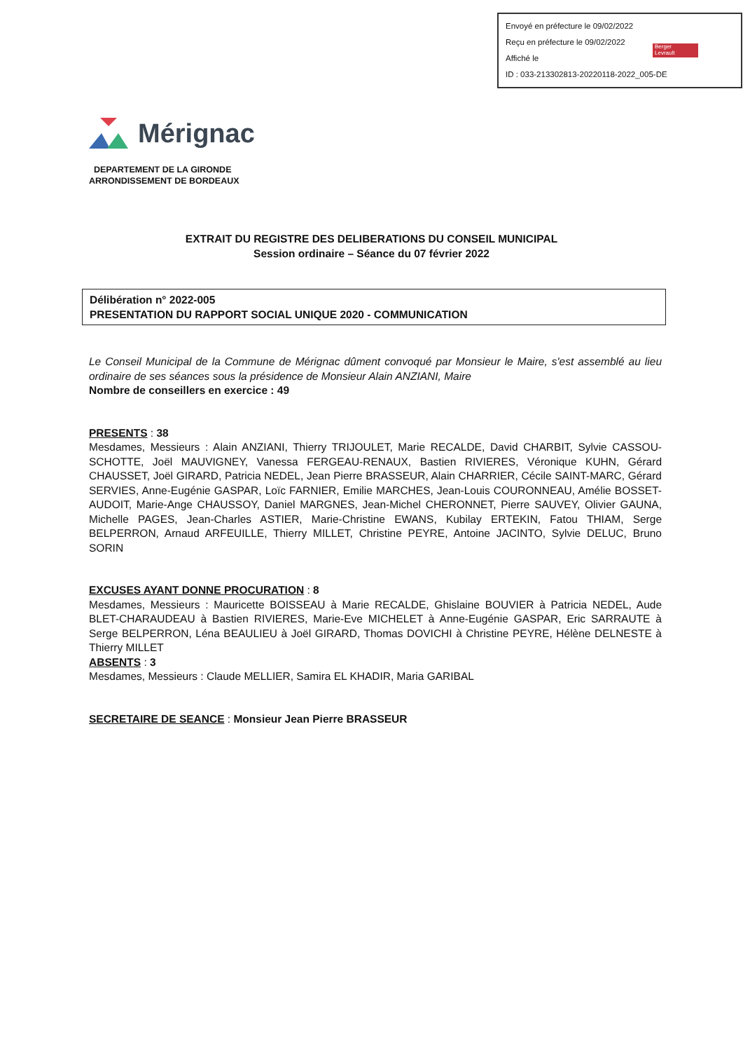Envoyé en préfecture le 09/02/2022
Reçu en préfecture le 09/02/2022
Affiché le
ID : 033-213302813-20220118-2022_005-DE
Berger
Levrault
Mérignac
DEPARTEMENT DE LA GIRONDE
ARRONDISSEMENT DE BORDEAUX
EXTRAIT DU REGISTRE DES DELIBERATIONS DU CONSEIL MUNICIPAL
Session ordinaire – Séance du 07 février 2022
Délibération n° 2022-005
PRESENTATION DU RAPPORT SOCIAL UNIQUE 2020 - COMMUNICATION
Le Conseil Municipal de la Commune de Mérignac dûment convoqué par Monsieur le Maire, s'est assemblé au lieu ordinaire de ses séances sous la présidence de Monsieur Alain ANZIANI, Maire
Nombre de conseillers en exercice : 49
PRESENTS : 38
Mesdames, Messieurs : Alain ANZIANI, Thierry TRIJOULET, Marie RECALDE, David CHARBIT, Sylvie CASSOU-SCHOTTE, Joël MAUVIGNEY, Vanessa FERGEAU-RENAUX, Bastien RIVIERES, Véronique KUHN, Gérard CHAUSSET, Joël GIRARD, Patricia NEDEL, Jean Pierre BRASSEUR, Alain CHARRIER, Cécile SAINT-MARC, Gérard SERVIES, Anne-Eugénie GASPAR, Loïc FARNIER, Emilie MARCHES, Jean-Louis COURONNEAU, Amélie BOSSET-AUDOIT, Marie-Ange CHAUSSOY, Daniel MARGNES, Jean-Michel CHERONNET, Pierre SAUVEY, Olivier GAUNA, Michelle PAGES, Jean-Charles ASTIER, Marie-Christine EWANS, Kubilay ERTEKIN, Fatou THIAM, Serge BELPERRON, Arnaud ARFEUILLE, Thierry MILLET, Christine PEYRE, Antoine JACINTO, Sylvie DELUC, Bruno SORIN
EXCUSES AYANT DONNE PROCURATION : 8
Mesdames, Messieurs : Mauricette BOISSEAU à Marie RECALDE, Ghislaine BOUVIER à Patricia NEDEL, Aude BLET-CHARAUDEAU à Bastien RIVIERES, Marie-Eve MICHELET à Anne-Eugénie GASPAR, Eric SARRAUTE à Serge BELPERRON, Léna BEAULIEU à Joël GIRARD, Thomas DOVICHI à Christine PEYRE, Hélène DELNESTE à Thierry MILLET
ABSENTS : 3
Mesdames, Messieurs : Claude MELLIER, Samira EL KHADIR, Maria GARIBAL
SECRETAIRE DE SEANCE : Monsieur Jean Pierre BRASSEUR